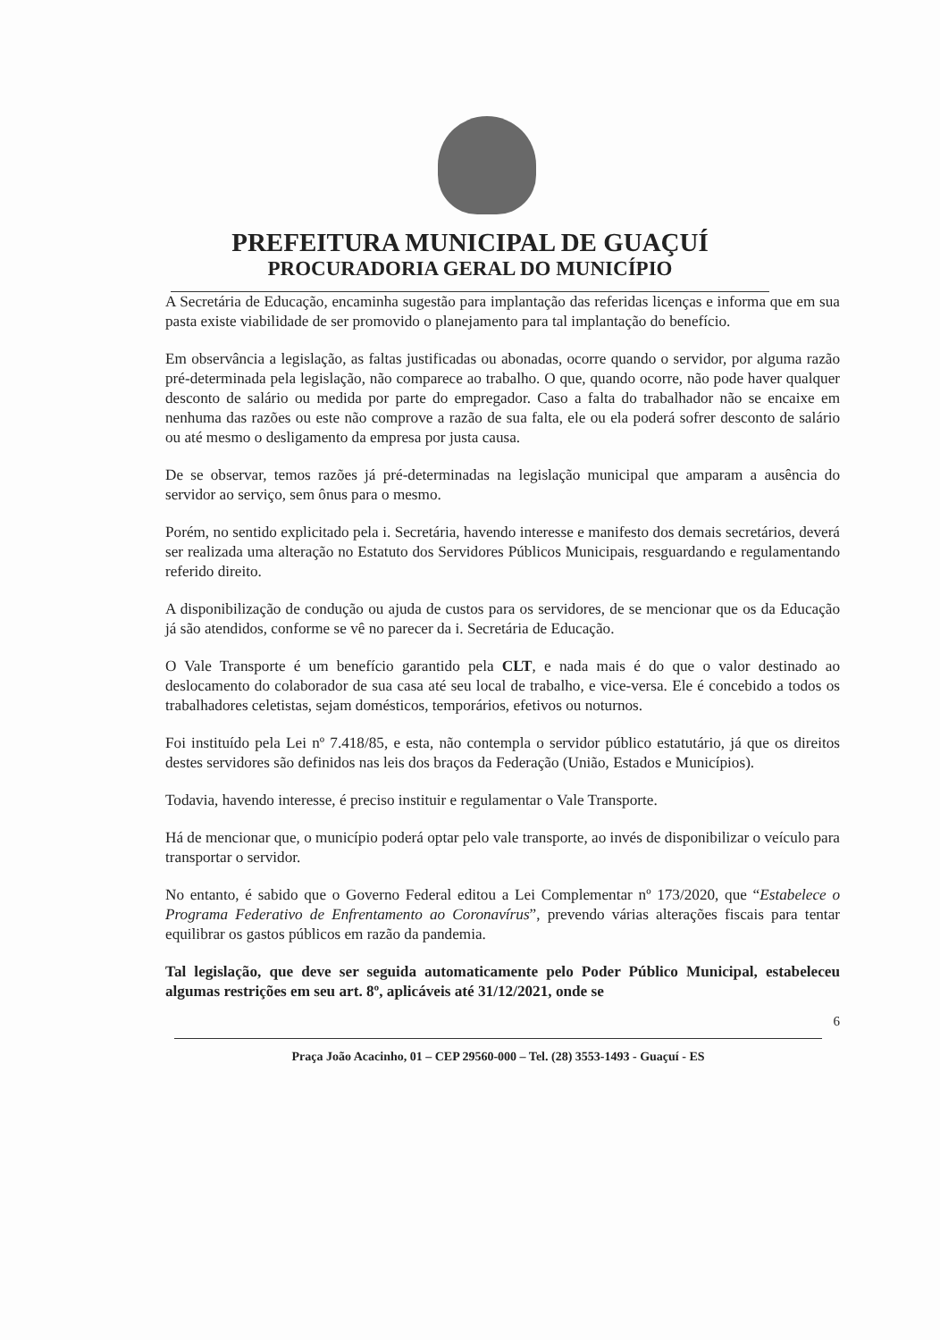PREFEITURA MUNICIPAL DE GUAÇUÍ
PROCURADORIA GERAL DO MUNICÍPIO
A Secretária de Educação, encaminha sugestão para implantação das referidas licenças e informa que em sua pasta existe viabilidade de ser promovido o planejamento para tal implantação do benefício.
Em observância a legislação, as faltas justificadas ou abonadas, ocorre quando o servidor, por alguma razão pré-determinada pela legislação, não comparece ao trabalho. O que, quando ocorre, não pode haver qualquer desconto de salário ou medida por parte do empregador. Caso a falta do trabalhador não se encaixe em nenhuma das razões ou este não comprove a razão de sua falta, ele ou ela poderá sofrer desconto de salário ou até mesmo o desligamento da empresa por justa causa.
De se observar, temos razões já pré-determinadas na legislação municipal que amparam a ausência do servidor ao serviço, sem ônus para o mesmo.
Porém, no sentido explicitado pela i. Secretária, havendo interesse e manifesto dos demais secretários, deverá ser realizada uma alteração no Estatuto dos Servidores Públicos Municipais, resguardando e regulamentando referido direito.
A disponibilização de condução ou ajuda de custos para os servidores, de se mencionar que os da Educação já são atendidos, conforme se vê no parecer da i. Secretária de Educação.
O Vale Transporte é um benefício garantido pela CLT, e nada mais é do que o valor destinado ao deslocamento do colaborador de sua casa até seu local de trabalho, e vice-versa. Ele é concebido a todos os trabalhadores celetistas, sejam domésticos, temporários, efetivos ou noturnos.
Foi instituído pela Lei nº 7.418/85, e esta, não contempla o servidor público estatutário, já que os direitos destes servidores são definidos nas leis dos braços da Federação (União, Estados e Municípios).
Todavia, havendo interesse, é preciso instituir e regulamentar o Vale Transporte.
Há de mencionar que, o município poderá optar pelo vale transporte, ao invés de disponibilizar o veículo para transportar o servidor.
No entanto, é sabido que o Governo Federal editou a Lei Complementar nº 173/2020, que “Estabelece o Programa Federativo de Enfrentamento ao Coronavírus”, prevendo várias alterações fiscais para tentar equilibrar os gastos públicos em razão da pandemia.
Tal legislação, que deve ser seguida automaticamente pelo Poder Público Municipal, estabeleceu algumas restrições em seu art. 8º, aplicáveis até 31/12/2021, onde se
6
Praça João Acacinho, 01 – CEP 29560-000 – Tel. (28) 3553-1493 - Guaçuí - ES